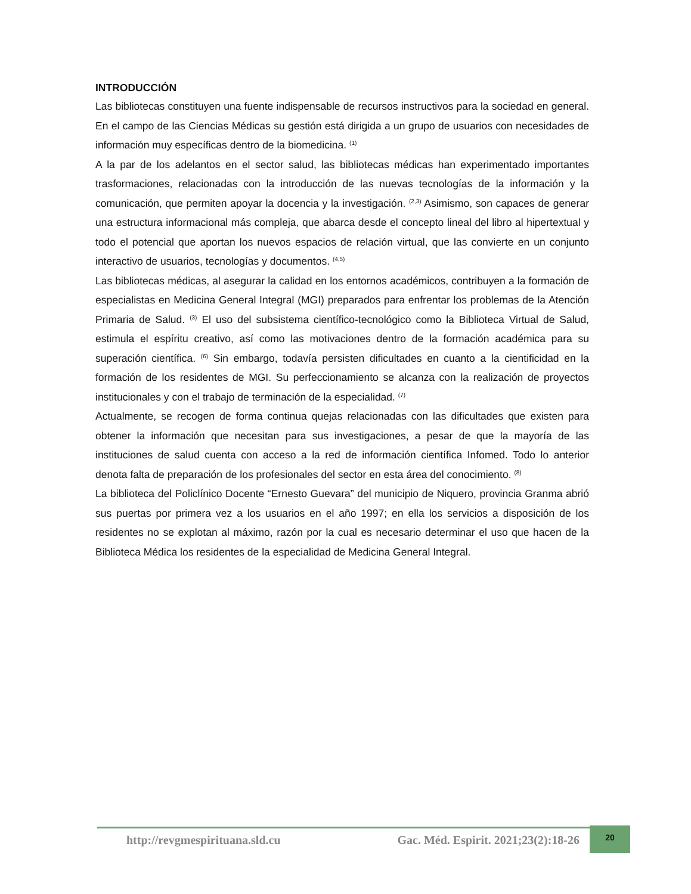INTRODUCCIÓN
Las bibliotecas constituyen una fuente indispensable de recursos instructivos para la sociedad en general. En el campo de las Ciencias Médicas su gestión está dirigida a un grupo de usuarios con necesidades de información muy específicas dentro de la biomedicina. <sup>(1)</sup>
A la par de los adelantos en el sector salud, las bibliotecas médicas han experimentado importantes trasformaciones, relacionadas con la introducción de las nuevas tecnologías de la información y la comunicación, que permiten apoyar la docencia y la investigación. <sup>(2,3)</sup> Asimismo, son capaces de generar una estructura informacional más compleja, que abarca desde el concepto lineal del libro al hipertextual y todo el potencial que aportan los nuevos espacios de relación virtual, que las convierte en un conjunto interactivo de usuarios, tecnologías y documentos. <sup>(4,5)</sup>
Las bibliotecas médicas, al asegurar la calidad en los entornos académicos, contribuyen a la formación de especialistas en Medicina General Integral (MGI) preparados para enfrentar los problemas de la Atención Primaria de Salud. <sup>(3)</sup> El uso del subsistema científico-tecnológico como la Biblioteca Virtual de Salud, estimula el espíritu creativo, así como las motivaciones dentro de la formación académica para su superación científica. <sup>(6)</sup> Sin embargo, todavía persisten dificultades en cuanto a la cientificidad en la formación de los residentes de MGI. Su perfeccionamiento se alcanza con la realización de proyectos institucionales y con el trabajo de terminación de la especialidad. <sup>(7)</sup>
Actualmente, se recogen de forma continua quejas relacionadas con las dificultades que existen para obtener la información que necesitan para sus investigaciones, a pesar de que la mayoría de las instituciones de salud cuenta con acceso a la red de información científica Infomed. Todo lo anterior denota falta de preparación de los profesionales del sector en esta área del conocimiento. <sup>(8)</sup>
La biblioteca del Policlínico Docente “Ernesto Guevara” del municipio de Niquero, provincia Granma abrió sus puertas por primera vez a los usuarios en el año 1997; en ella los servicios a disposición de los residentes no se explotan al máximo, razón por la cual es necesario determinar el uso que hacen de la Biblioteca Médica los residentes de la especialidad de Medicina General Integral.
http://revgmespirituana.sld.cu Gac. Méd. Espirit. 2021;23(2):18-26
20